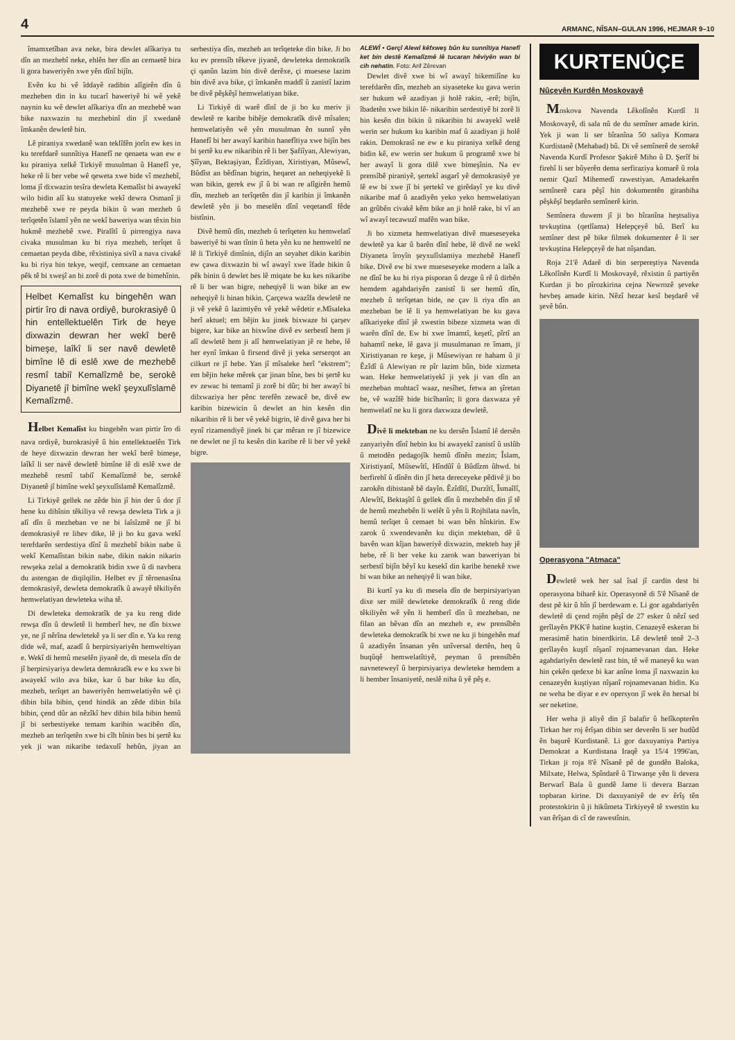4 ARMANC, NÎSAN–GULAN 1996, HEJMAR 9–10
îmamxetîban ava neke, bira dewlet alîkariya tu dîn an mezhebî neke, ehlên her dîn an cemaetê bira li gora baweriyên xwe yên dînî bijîn.
Evên ku bi vê îddayê radibin alîgirên dîn û mezheben din in ku tucarî baweriyê bi wê yekê naynin ku wê dewlet alîkariya dîn an mezhebê wan bike naxwazin tu mezhebinî din jî xwedanê îmkanên dewletê bin.
Lê piraniya xwedanê wan teklîfên jorîn ew kes in ku terefdarê sunnîtiya Hanefî ne qenaeta wan ew e ku piraniya xelkê Tirkiyê musulman û Hanefî ye, heke rê li ber vebe wê qeweta xwe bide vî mezhebî, loma jî dixwazin tesîra dewleta Kemalîst bi awayekî wilo bidin alî ku statuyeke wekî dewra Osmanî ji mezhebê xwe re peyda bikin û wan mezheb û terîqetên îslamî yên ne wekî baweriya wan têxin bin hukmê mezhebê xwe. Piralîtî û pirrengiya nava civaka musulman ku bi riya mezheb, terîqet û cemaetan peyda dibe, rêxistiniya sivîl a nava civakê ku bi riya hin tekye, weqif, cemxane an cemaetan pêk tê bi xweşî an bi zorê di pota xwe de bimehînin.
Helbet Kemalîst ku bingehên wan pirtir îro di nava ordiyê, burokrasiyê û hin entellektuelên Tirk de heye dixwazin dewran her wekî berê bimeşe, laîkî li ser navê dewletê bimîne lê di eslê xwe de mezhebê resmî tabiî Kemalîzmê be, serokê Diyanetê jî bimîne wekî şeyxulîslamê Kemalîzmê.
Helbet Kemalîst ku bingehên wan pirtir îro di nava ordiyê, burokrasiyê û hin entellektuelên Tirk de heye dixwazin dewran her wekî berê bimeşe, laîkî li ser navê dewletê bimîne lê di eslê xwe de mezhebê resmî tabiî Kemalîzmê be, serokê Diyanetê jî bimîne wekî şeyxulîslamê Kemalîzmê.
Li Tirkiyê gellek ne zêde bin jî hin der û dor jî hene ku dibînin têkiliya vê rewşa dewleta Tirk a ji alî dîn û mezheban ve ne bi laîsîzmê ne jî bi demokrasiyê re lihev dike, lê ji bo ku gava wekî terefdarên serdestiya dînî û mezhebî bikin nabe û wekî Kemalîstan bikin nabe, dikin nakin nikarin rewşeka zelal a demokratik bidin xwe û di navbera du astengan de diqilqilin. Helbet ev jî têrnenasîna demokrasiyê, dewleta demokratîk û awayê têkiliyên hemwelatiyan dewleteka wiha tê.
Di dewleteka demokratîk de ya ku reng dide rewşa dîn û dewletê li hemberî hev, ne dîn bixwe ye, ne jî nêrîna dewletekê ya li ser dîn e. Ya ku reng dide wê, maf, azadî û berpirsiyariyên hemweltiyan e. Wekî di hemû meselên jiyanê de, di mesela dîn de jî berpirsiyariya dewleta demokratîk ew e ku xwe bi awayekî wilo ava bike, kar û bar bike ku dîn, mezheb, terîqet an baweriyên hemwelatiyên wê çi dibin bila bibin, çend hindik an zêde dibin bila bibin, çend dûr an nêzîkî hev dibin bila bibin hemû jî bi serbestiyeke temam karibin wacibên dîn, mezheb an terîqetên xwe bi cîh bînin bes bi şertê ku yek ji wan nikaribe tedaxulî hebûn, jiyan an serbestiya dîn, mezheb an terîqeteke din bike. Ji bo ku ev prensîb têkeve jiyanê, dewleteka demokratîk çi qanûn lazim bin divê derêxe, çi muesese lazim bin divê ava bike, çi îmkanên maddî û zanistî lazim be divê pêşkêşî hemwelatiyan bike.
Li Tirkiyê di warê dînî de ji bo ku meriv ji dewletê re karibe bibêje demokratîk divê mîsalen; hemwelatiyên wê yên musulman ên sunnî yên Hanefî bi her awayî karibin hanefîtiya xwe bijîn bes bi şertê ku ew nikaribin rê li ber Şafiîyan, Alewiyan, Şîîyan, Bektaşiyan, Êzîdiyan, Xiristiyan, Mûsewî, Bûdîst an bêdînan bigrin, heqaret an neheqiyekê li wan bikin, gerek ew jî û bi wan re alîgirên hemû dîn, mezheb an terîqetên din jî karibin ji îmkanên dewletê yên ji bo meselên dînî veqetandî fêde bistînin.
Divê hemû dîn, mezheb û terîqeten ku hemwelatî baweriyê bi wan tînin û heta yên ku ne hemweltî ne lê li Tirkiyê dimînin, dijîn an seyahet dikin karibin ew çawa dixwazin bi wî awayî xwe îfade bikin û pêk binin û dewlet bes lê miqate be ku kes nikaribe rê li ber wan bigre, neheqiyê li wan bike an ew neheqiyê li hinan bikin. Çarçewa wazîfa dewletê ne ji vê yekê û lazimiyên vê yekê wêdetir e.Mîsaleka herî aktuel; em bêjin ku jinek bixwaze bi çarşev bigere, kar bike an bixwîne divê ev serbestî hem ji alî dewletê hem ji alî hemwelatiyan jê re hebe, lê her eynî îmkan û firsend divê ji yeka serserqot an cilkurt re jî hebe. Yan jî mîsaleke herî "ekstrem"; em bêjin heke mêrek çar jinan bîne, bes bi şertê ku ev zewac bi temamî ji zorê bi dûr; bi her awayî bi dilxwaziya her pênc terefên zewacê be, divê ew karibin bizewicin û dewlet an hin kesên din nikaribin rê li ber vê yekê bigrin, lê divê gava her bi eynî rizamendiyê jinek bi çar mêran re jî bizewice ne dewlet ne jî tu kesên din karibe rê li ber vê yekê bigre.
ALEWÎ • Gerçî Alewî kêfxweş bûn ku sunnîtiya Hanefî ket bin destê Kemalîzmê lê tucaran hêviyên wan bi cih nehatin. Foto: Arif Zêrevan
Dewlet divê xwe bi wî awayî bikemilîne ku terefdarên dîn, mezheb an siyaseteke ku gava werin ser hukum wê azadiyan ji holê rakin, -erê; bijîn, îbadetên xwe bikin lê- nikaribin serdestiyê bi zorê li hin kesên din bikin û nikaribin bi awayekî welê werin ser hukum ku karibin maf û azadiyan ji holê rakin. Demokrasî ne ew e ku piraniya xelkê deng bidin kê, ew werin ser hukum û programê xwe bi her awayî li gora dilê xwe bimeşînin. Na ev prensîbê piraniyê, şertekî asgarî yê demokrasiyê ye lê ew bi xwe jî bi şertekî ve girêdayî ye ku divê nikaribe maf û azadiyên yeko yeko hemwelatiyan an grûbên civakê kêm bike an ji holê rake, bi vî an wî awayî tecawuzî mafên wan bike.
Ji bo xizmeta hemwelatiyan divê mueseseyeka dewletê ya kar û barên dînî hebe, lê divê ne wekî Diyaneta îroyîn şeyxulîslamiya mezhebê Hanefî bike. Divê ew bi xwe mueseseyeke modern a laîk a ne dînî be ku bi riya pisporan û dezge û rê û dirbên hemdem agahdariyên zanistî li ser hemû dîn, mezheb û terîqetan bide, ne çav li riya dîn an mezheban be lê li ya hemwelatiyan be ku gava alîkariyeke dînî jê xwestin bibeze xizmeta wan di warên dînî de. Ew bi xwe îmamtî, keşetî, pîrtî an hahamtî neke, lê gava ji musulmanan re îmam, ji Xiristiyanan re keşe, ji Mûsewiyan re haham û ji Êzîdî û Alewiyan re pîr lazim bûn, bide xizmeta wan. Heke hemwelatiyekî ji yek ji van dîn an mezheban muhtacî waaz, nesîhet, fetwa an şîretan be, vê wazîfê bide bicîhanîn; li gora daxwaza yê hemwelatî ne ku li gora daxwaza dewletê.
Divê li mekteban ne ku dersên Îslamî lê dersên zanyariyên dînî hebin ku bi awayekî zanistî û uslûb û metodên pedagojîk hemû dînên mezin; Îslam, Xiristiyanî, Mûsewîtî, Hîndûî û Bûdîzm ûhwd. bi berfirehî û dînên din jî heta dereceyeke pêdivê ji bo zarokên dibistanê bê dayîn. Êzîdîtî, Durzîtî, Îsmaîlî, Alewîtî, Bektaşîtî û gellek dîn û mezhebên din jî tê de hemû mezhebên li welêt û yên li Rojhilata navîn, hemû terîqet û cemaet bi wan bên hînkirin. Ew zarok û xwendevanên ku diçin mekteban, dê û bavên wan kîjan baweriyê dixwazin, mekteb hay jê hebe, rê li ber veke ku zarok wan baweriyan bi serbestî bijîn bêyî ku kesekî din karibe henekê xwe bi wan bike an neheqiyê li wan bike.
Bi kurtî ya ku di mesela dîn de berpirsiyariyan dixe ser milê dewleteke demokratîk û reng dide têkiliyên wê yên li hemberî dîn û mezheban, ne filan an bêvan dîn an mezheb e, ew prensîbên dewleteka demokratîk bi xwe ne ku ji bingehên maf û azadiyên însanan yên unîversal dertên, heq û huqûqê hemwelatîtiyê, peyman û prensîbên navneteweyî û berpirsiyariya dewleteke hemdem a li hember însaniyetê, neslê niha û yê pêş e.
KURTENÛÇE
Nûçeyên Kurdên Moskovayê
Moskova Navenda Lêkolînên Kurdî li Moskovayê, di sala nû de du semîner amade kirin. Yek ji wan li ser bîranîna 50 saliya Komara Kurdistanê (Mehabad) bû. Di vê semînerê de serokê Navenda Kurdî Profesor Şakirê Miho û D. Şerîf bi firehî li ser bûyerên dema serfiraziya komarê û rola nemir Qazî Mihemedî rawestiyan. Amadekarên semînerê cara pêşî hin dokumentên giranbiha pêşkêşî beşdarên semînerê kirin.
Semînera duwem jî ji bo bîranîna heştsaliya tevkuştina (qetlîama) Helepçeyê bû. Berî ku semîner dest pê bike filmek dokumenter ê li ser tevkuştina Helepçeyê de hat nîşandan.
Roja 21'ê Adarê di bin serpereştiya Navenda Lêkolînên Kurdî li Moskovayê, rêxistin û partiyên Kurdan ji bo pîrozkirina cejna Newrozê şeveke hevbeş amade kirin. Nêzî hezar kesî beşdarê vê şevê bûn.
Operasyona "Atmaca"
Dewletê wek her sal îsal jî cardin dest bi operasyona biharê kir. Operasyonê di 5'ê Nîsanê de dest pê kir û hîn jî berdewam e. Li gor agahdariyên dewletê di çend rojên pêşî de 27 esker û nêzî sed gerîlayên PKK'ê hatine kuştin. Cenazeyê eskeran bi merasimê hatin binerdkirin. Lê dewletê tenê 2–3 gerîlayên kuştî nîşanî rojnamevanan dan. Heke agahdariyên dewletê rast bin, tê wê maneyê ku wan hin çekên qedexe bi kar anîne loma jî naxwazin ku cenazeyên kuştiyan nîşanî rojnamevanan bidin. Ku ne weha be diyar e ev opersyon jî wek ên hersal bi ser neketine.
Her weha ji aliyê din jî balafir û helîkopterên Tirkan her roj êrîşan dibin ser deverên li ser hudûd ên başurê Kurdistanê. Li gor daxuyaniya Partiya Demokrat a Kurdistana Iraqê ya 15/4 1996'an, Tirkan ji roja 8'ê Nîsanê pê de gundên Baloka, Milxate, Helwa, Spîndarê û Tirwanşe yên li devera Berwarî Bala û gundê Jame li devera Barzan topbaran kirine. Di daxuyaniyê de ev êrîş tên protestokirin û ji hikûmeta Tirkiyeyê tê xwestin ku van êrîşan di cî de rawestînin.